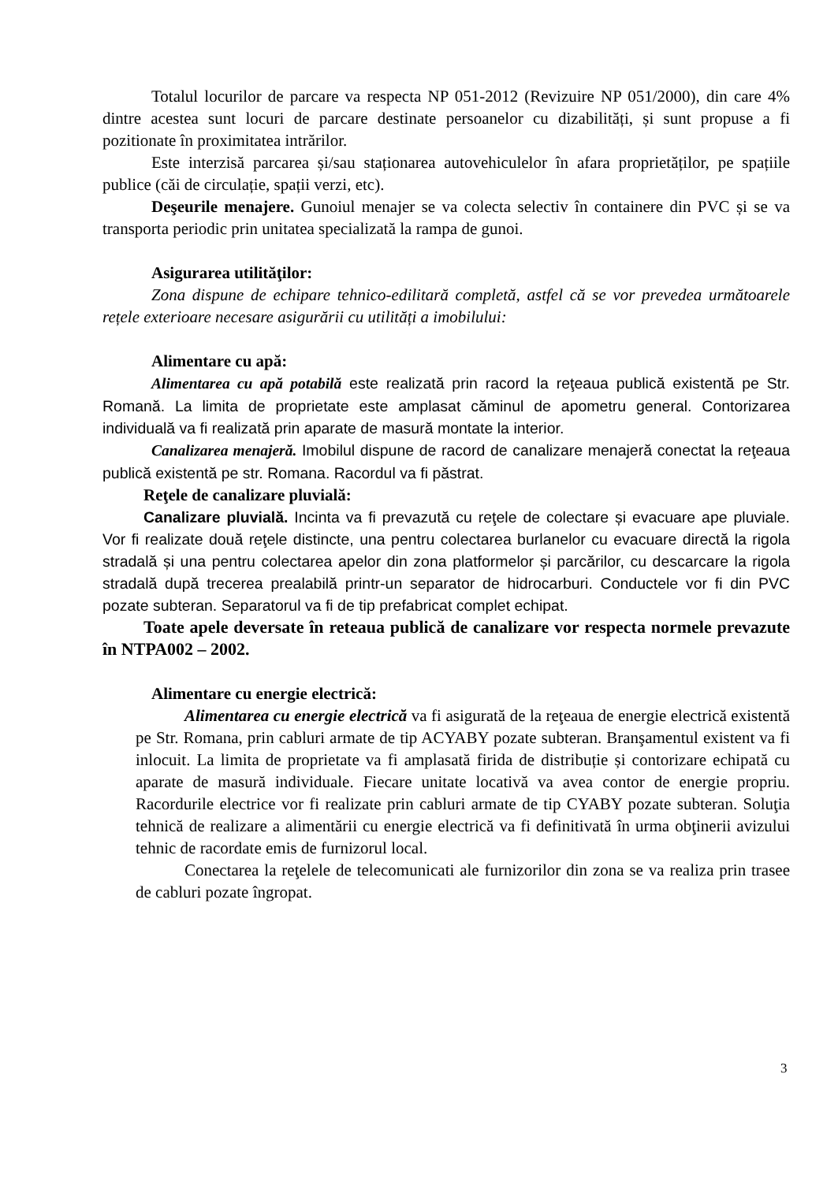Totalul locurilor de parcare va respecta NP 051-2012 (Revizuire NP 051/2000), din care 4% dintre acestea sunt locuri de parcare destinate persoanelor cu dizabilități, și sunt propuse a fi pozitionate în proximitatea intrărilor.
Este interzisă parcarea și/sau staționarea autovehiculelor în afara proprietăților, pe spațiile publice (căi de circulație, spații verzi, etc).
Deşeurile menajere. Gunoiul menajer se va colecta selectiv în containere din PVC și se va transporta periodic prin unitatea specializată la rampa de gunoi.
Asigurarea utilităţilor:
Zona dispune de echipare tehnico-edilitară completă, astfel că se vor prevedea următoarele rețele exterioare necesare asigurării cu utilități a imobilului:
Alimentare cu apă:
Alimentarea cu apă potabilă este realizată prin racord la reţeaua publică existentă pe Str. Romană. La limita de proprietate este amplasat căminul de apometru general. Contorizarea individuală va fi realizată prin aparate de masură montate la interior.
Canalizarea menajeră. Imobilul dispune de racord de canalizare menajeră conectat la reţeaua publică existentă pe str. Romana. Racordul va fi păstrat.
Reţele de canalizare pluvială:
Canalizare pluvială. Incinta va fi prevazută cu reţele de colectare și evacuare ape pluviale. Vor fi realizate două reţele distincte, una pentru colectarea burlanelor cu evacuare directă la rigola stradală și una pentru colectarea apelor din zona platformelor și parcărilor, cu descarcare la rigola stradală după trecerea prealabilă printr-un separator de hidrocarburi. Conductele vor fi din PVC pozate subteran. Separatorul va fi de tip prefabricat complet echipat.
Toate apele deversate în reteaua publică de canalizare vor respecta normele prevazute în NTPA002 – 2002.
Alimentare cu energie electrică:
Alimentarea cu energie electrică va fi asigurată de la reţeaua de energie electrică existentă pe Str. Romana, prin cabluri armate de tip ACYABY pozate subteran. Branşamentul existent va fi inlocuit. La limita de proprietate va fi amplasată firida de distribuție și contorizare echipată cu aparate de masură individuale. Fiecare unitate locativă va avea contor de energie propriu. Racordurile electrice vor fi realizate prin cabluri armate de tip CYABY pozate subteran. Soluţia tehnică de realizare a alimentării cu energie electrică va fi definitivată în urma obţinerii avizului tehnic de racordate emis de furnizorul local.
Conectarea la reţelele de telecomunicati ale furnizorilor din zona se va realiza prin trasee de cabluri pozate îngropat.
3